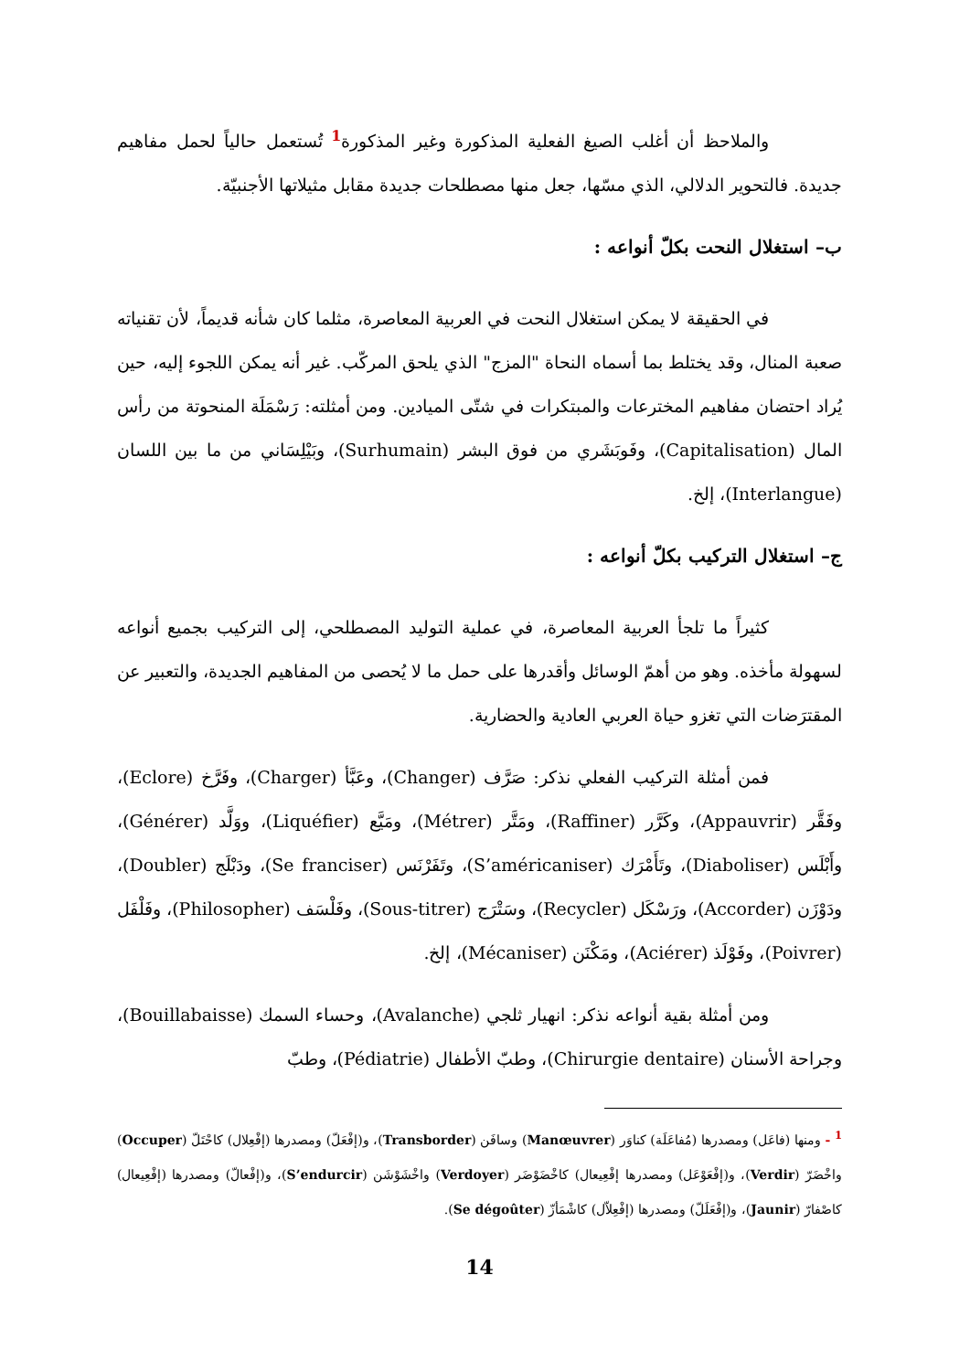والملاحظ أن أغلب الصيغ الفعلية المذكورة وغير المذكورة<sup>1</sup> تُستعمل حالياً لحمل مفاهيم جديدة. فالتحوير الدلالي، الذي مسّها، جعل منها مصطلحات جديدة مقابل مثيلاتها الأجنبيّة.
ب– استغلال النحت بكلّ أنواعه :
في الحقيقة لا يمكن استغلال النحت في العربية المعاصرة، مثلما كان شأنه قديماً، لأن تقنياته صعبة المنال، وقد يختلط بما أسماه النحاة "المزج" الذي يلحق المركّب. غير أنه يمكن اللجوء إليه، حين يُراد احتضان مفاهيم المخترعات والمبتكرات في شتّى الميادين. ومن أمثلته: رَسْمَلَة المنحوتة من رأس المال (Capitalisation)، وفَوبَشَري من فوق البشر (Surhumain)، وبَيْلِسَاني من ما بين اللسان (Interlangue)، إلخ.
ج– استغلال التركيب بكلّ أنواعه :
كثيراً ما تلجأ العربية المعاصرة، في عملية التوليد المصطلحي، إلى التركيب بجميع أنواعه لسهولة مأخذه. وهو من أهمّ الوسائل وأقدرها على حمل ما لا يُحصى من المفاهيم الجديدة، والتعبير عن المقترَضات التي تغزو حياة العربي العادية والحضارية.
فمن أمثلة التركيب الفعلي نذكر: صَرَّف (Changer)، وعَبَّأ (Charger)، وفَرَّخ (Eclore)، وفَقَّر (Appauvrir)، وكَرَّر (Raffiner)، ومَتَّر (Métrer)، ومَيَّع (Liquéfier)، ووَلَّد (Générer)، وأَبْلَس (Diaboliser)، وتَأَمْرَك (S’américaniser)، وتَفَرْنَس (Se franciser)، ودَبْلَج (Doubler)، ودَوْزَن (Accorder)، ورَسْكَل (Recycler)، وسَتْرَج (Sous-titrer)، وفَلْسَف (Philosopher)، وفَلْفَل (Poivrer)، وفَوْلَذ (Aciérer)، ومَكْنَن (Mécaniser)، إلخ.
ومن أمثلة بقية أنواعه نذكر: انهيار ثلجي (Avalanche)، وحساء السمك (Bouillabaisse)، وجراحة الأسنان (Chirurgie dentaire)، وطبّ الأطفال (Pédiatrie)، وطبّ
<sup>1</sup> - ومنها (فاعَل) ومصدرها (مُفاعَلَة) كناوَر (Manœuvrer) وسافَن (Transborder)، و(إفْعَلّ) ومصدرها (إفْعِلال) كاحْتَلّ (Occuper) واخْضَرّ (Verdir)، و(إفْعَوْعَل) ومصدرها إفْعِيعال) كاخْضَوْضَر (Verdoyer) واخْشَوْشَن (S’endurcir)، و(إفْعالّ) ومصدرها (إفْعِيعال) كاصْفارّ (Jaunir)، و(إفْعَلَلّ) ومصدرها (إفْعِلاّل) كاشْمَأزّ (Se dégoûter).
14